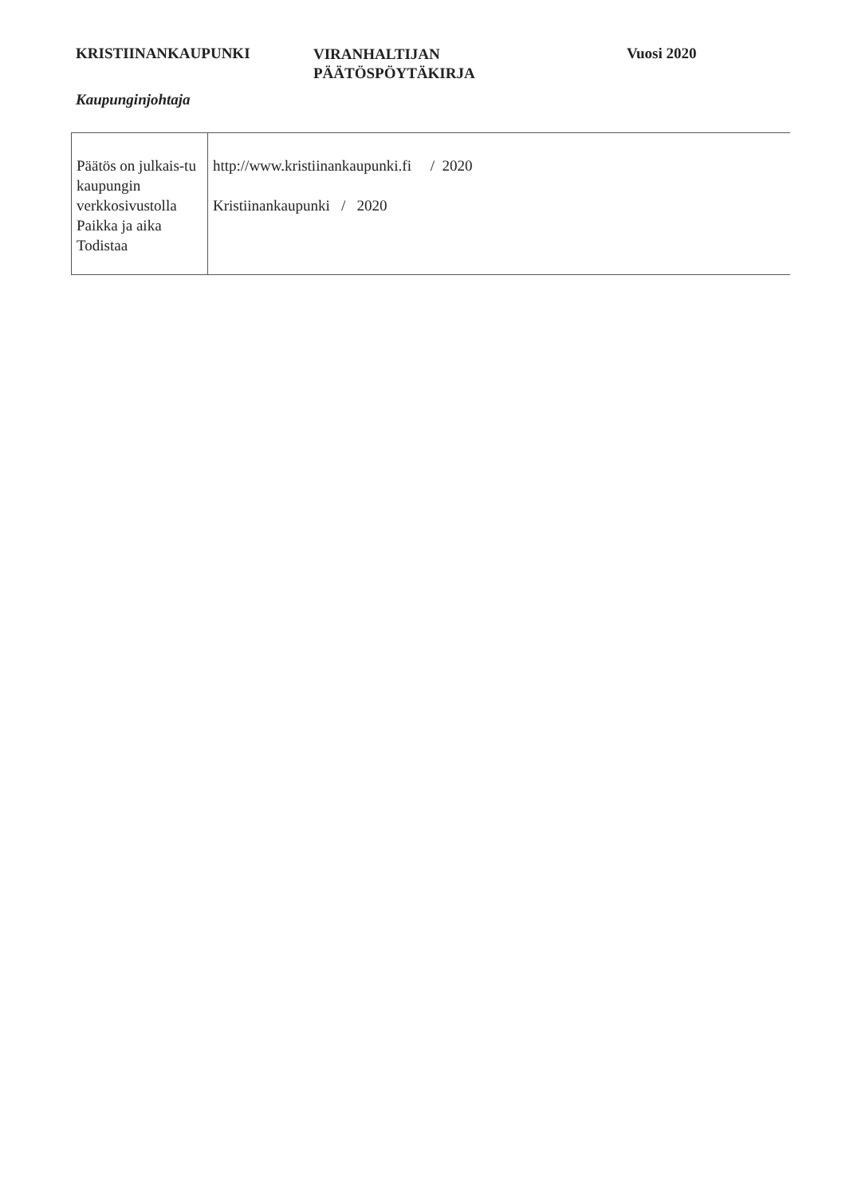KRISTIINANKAUPUNKI
VIRANHALTIJAN
PÄÄTÖSPÖYTÄKIRJA
Vuosi 2020
Kaupunginjohtaja
| Päätös on julkais-tu kaupungin verkkosivustolla Paikka ja aika Todistaa | http://www.kristiinankaupunki.fi / 2020 Kristiinankaupunki / 2020 |